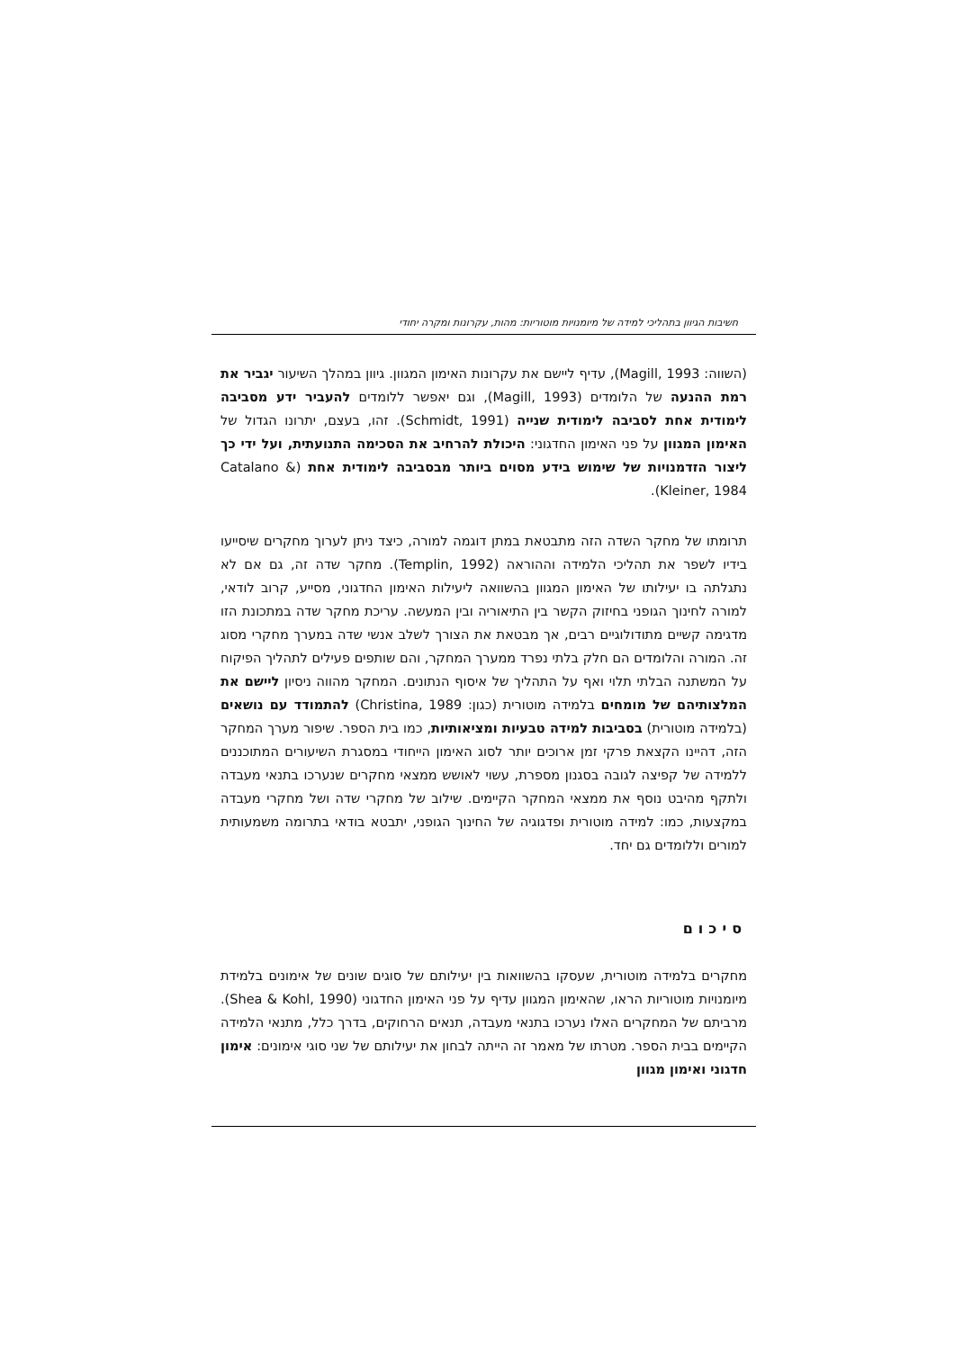חשיבות הגיוון בתהליכי למידה של מיומנויות מוטוריות: מהות, עקרונות ומקרה יחודי
(השווה: Magill, 1993), עדיף ליישם את עקרונות האימון המגוון. גיוון במהלך השיעור יגביר את רמת ההנעה של הלומדים (Magill, 1993), וגם יאפשר ללומדים להעביר ידע מסביבה לימודית אחת לסביבה לימודית שנייה (Schmidt, 1991). זהו, בעצם, יתרונו הגדול של האימון המגוון על פני האימון החדגוני: היכולת להרחיב את הסכימה התנועתית, ועל ידי כך ליצור הזדמנויות של שימוש בידע מסוים ביותר מבסביבה לימודית אחת (Catalano & Kleiner, 1984).
תרומתו של מחקר השדה הזה מתבטאת במתן דוגמה למורה, כיצד ניתן לערוך מחקרים שיסייעו בידיו לשפר את תהליכי הלמידה וההוראה (Templin, 1992). מחקר שדה זה, גם אם לא נתגלתה בו יעילותו של האימון המגוון בהשוואה ליעילות האימון החדגוני, מסייע, קרוב לודאי, למורה לחינוך הגופני בחיזוק הקשר בין התיאוריה ובין המעשה. עריכת מחקר שדה במתכונת הזו מדגימה קשיים מתודולוגיים רבים, אך מבטאת את הצורך לשלב אנשי שדה במערך מחקרי מסוג זה. המורה והלומדים הם חלק בלתי נפרד ממערך המחקר, והם שותפים פעילים לתהליך הפיקוח על המשתנה הבלתי תלוי ואף על התהליך של איסוף הנתונים. המחקר מהווה ניסיון ליישם את המלצותיהם של מומחים בלמידה מוטורית (כגון: Christina, 1989) להתמודד עם נושאים (בלמידה מוטורית) בסביבות למידה טבעיות ומציאותיות, כמו בית הספר. שיפור מערך המחקר הזה, דהיינו הקצאת פרקי זמן ארוכים יותר לסוג האימון הייחודי במסגרת השיעורים המתוכננים ללמידה של קפיצה לגובה בסגנון מספרת, עשוי לאושש ממצאי מחקרים שנערכו בתנאי מעבדה ולתקף מהיבט נוסף את ממצאי המחקר הקיימים. שילוב של מחקרי שדה ושל מחקרי מעבדה במקצעות, כמו: למידה מוטורית ופדגוגיה של החינוך הגופני, יתבטא בודאי בתרומה משמעותית למורים וללומדים גם יחד.
סיכום
מחקרים בלמידה מוטורית, שעסקו בהשוואות בין יעילותם של סוגים שונים של אימונים בלמידת מיומנויות מוטוריות הראו, שהאימון המגוון עדיף על פני האימון החדגוני (Shea & Kohl, 1990). מרביתם של המחקרים האלו נערכו בתנאי מעבדה, תנאים הרחוקים, בדרך כלל, מתנאי הלמידה הקיימים בבית הספר. מטרתו של מאמר זה הייתה לבחון את יעילותם של שני סוגי אימונים: אימון חדגוני ואימון מגוון